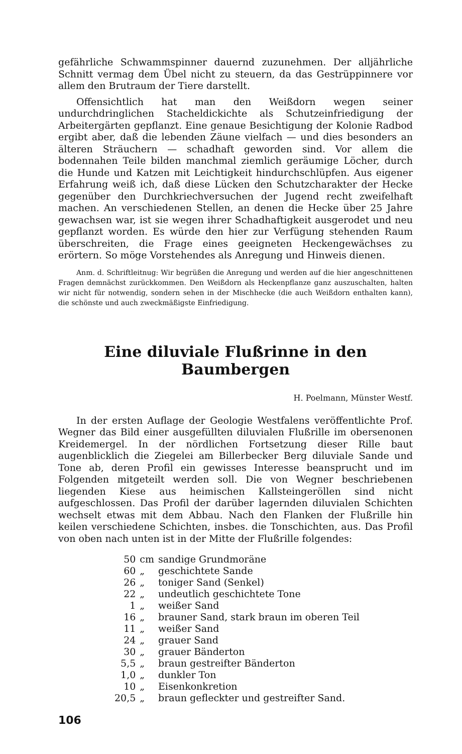gefährliche Schwammspinner dauernd zuzunehmen. Der alljährliche Schnitt vermag dem Übel nicht zu steuern, da das Gestrüppinnere vor allem den Brutraum der Tiere darstellt.
Offensichtlich hat man den Weißdorn wegen seiner undurchdringlichen Stacheldickichte als Schutzeinfriedigung der Arbeitergärten gepflanzt. Eine genaue Besichtigung der Kolonie Radbod ergibt aber, daß die lebenden Zäune vielfach — und dies besonders an älteren Sträuchern — schadhaft geworden sind. Vor allem die bodennahen Teile bilden manchmal ziemlich geräumige Löcher, durch die Hunde und Katzen mit Leichtigkeit hindurchschlüpfen. Aus eigener Erfahrung weiß ich, daß diese Lücken den Schutzcharakter der Hecke gegenüber den Durchkriechversuchen der Jugend recht zweifelhaft machen. An verschiedenen Stellen, an denen die Hecke über 25 Jahre gewachsen war, ist sie wegen ihrer Schadhaftigkeit ausgerodet und neu gepflanzt worden. Es würde den hier zur Verfügung stehenden Raum überschreiten, die Frage eines geeigneten Heckengewächses zu erörtern. So möge Vorstehendes als Anregung und Hinweis dienen.
Anm. d. Schriftleitnug: Wir begrüßen die Anregung und werden auf die hier angeschnittenen Fragen demnächst zurückkommen. Den Weißdorn als Heckenpflanze ganz auszuschalten, halten wir nicht für notwendig, sondern sehen in der Mischhecke (die auch Weißdorn enthalten kann), die schönste und auch zweckmäßigste Einfriedigung.
Eine diluviale Flußrinne in den Baumbergen
H. Poelmann, Münster Westf.
In der ersten Auflage der Geologie Westfalens veröffentlichte Prof. Wegner das Bild einer ausgefüllten diluvialen Flußrille im obersenonen Kreidemergel. In der nördlichen Fortsetzung dieser Rille baut augenblicklich die Ziegelei am Billerbecker Berg diluviale Sande und Tone ab, deren Profil ein gewisses Interesse beansprucht und im Folgenden mitgeteilt werden soll. Die von Wegner beschriebenen liegenden Kiese aus heimischen Kallsteingeröllen sind nicht aufgeschlossen. Das Profil der darüber lagernden diluvialen Schichten wechselt etwas mit dem Abbau. Nach den Flanken der Flußrille hin keilen verschiedene Schichten, insbes. die Tonschichten, aus. Das Profil von oben nach unten ist in der Mitte der Flußrille folgendes:
| 50 | cm | sandige Grundmoräne |
| 60 | „ | geschichtete Sande |
| 26 | „ | toniger Sand (Senkel) |
| 22 | „ | undeutlich geschichtete Tone |
| 1 | „ | weißer Sand |
| 16 | „ | brauner Sand, stark braun im oberen Teil |
| 11 | „ | weißer Sand |
| 24 | „ | grauer Sand |
| 30 | „ | grauer Bänderton |
| 5,5 | „ | braun gestreifter Bänderton |
| 1,0 | „ | dunkler Ton |
| 10 | „ | Eisenkonkretion |
| 20,5 | „ | braun gefleckter und gestreifter Sand. |
106